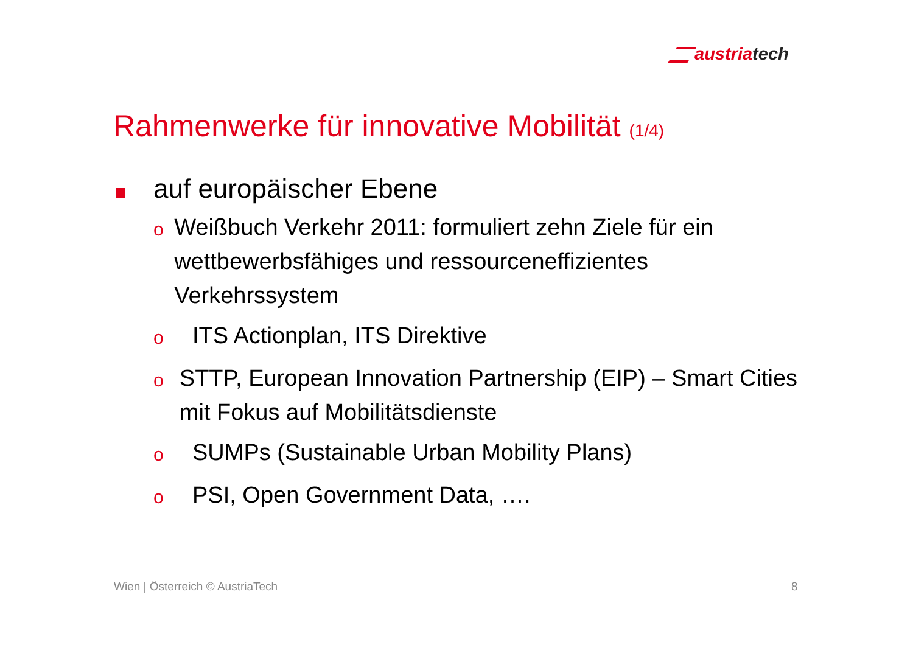austriatech
Rahmenwerke für innovative Mobilität (1/4)
auf europäischer Ebene
o
Weißbuch Verkehr 2011: formuliert zehn Ziele für ein wettbewerbsfähiges und ressourceneffizientes Verkehrssystem
o
ITS Actionplan, ITS Direktive
o
STTP, European Innovation Partnership (EIP) – Smart Cities mit Fokus auf Mobilitätsdienste
o
SUMPs (Sustainable Urban Mobility Plans)
o
PSI, Open Government Data, ….
Wien | Österreich © AustriaTech
8